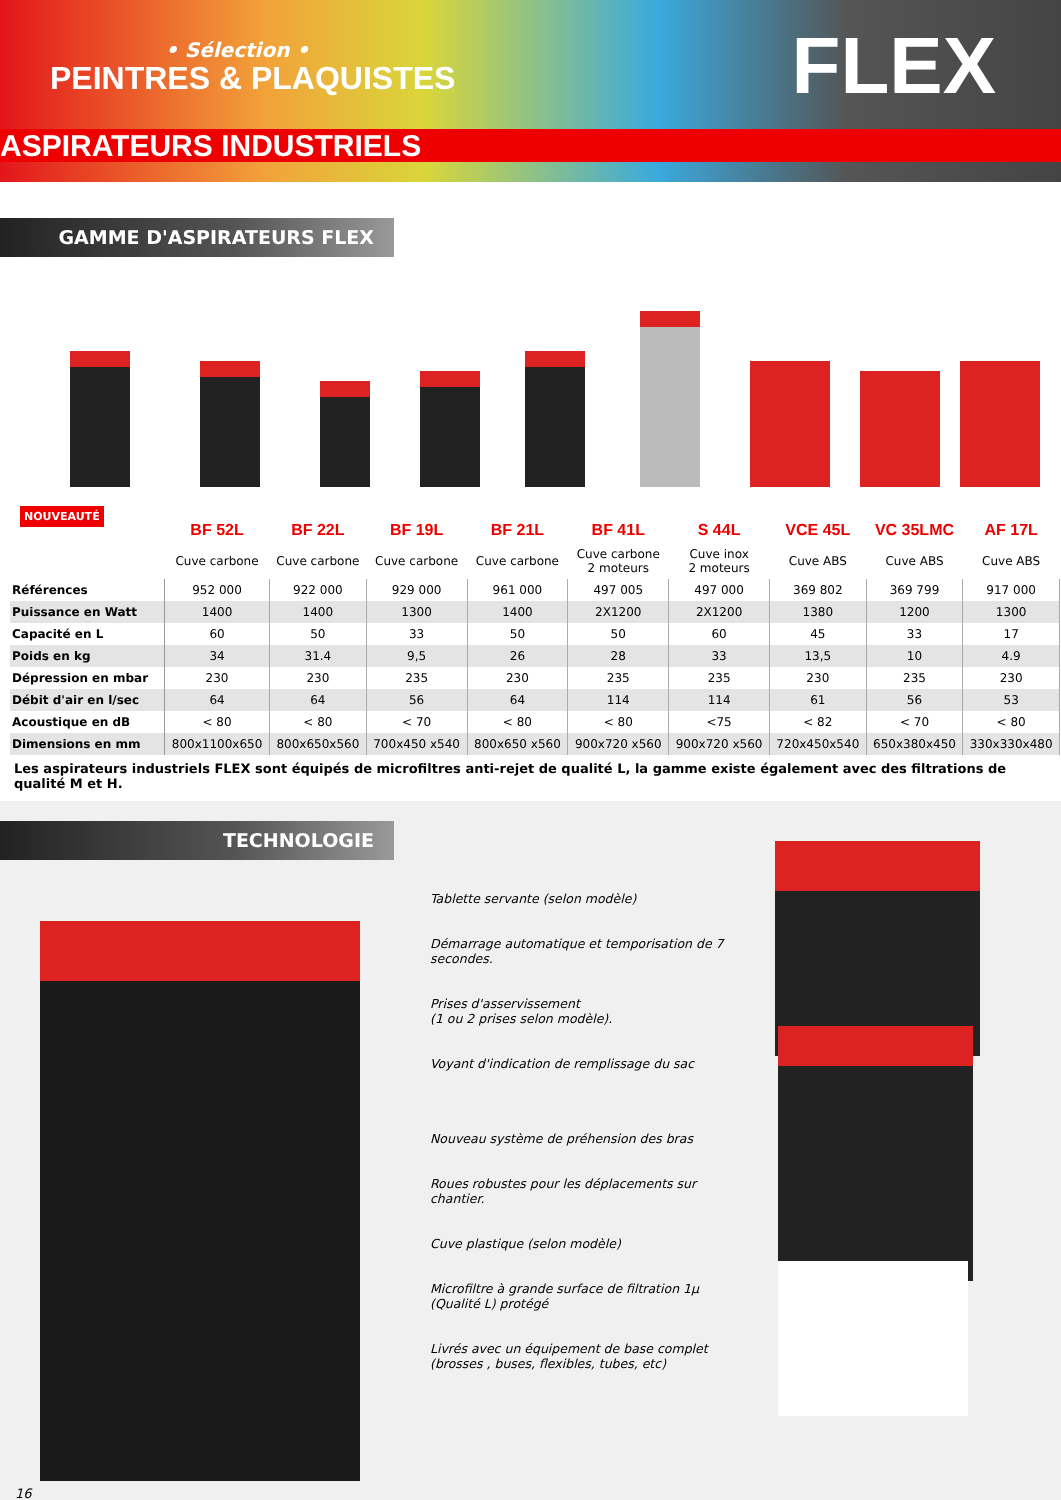• Sélection •
PEINTRES & PLAQUISTES FLEX
ASPIRATEURS INDUSTRIELS
GAMME D'ASPIRATEURS FLEX
NOUVEAUTÉ
| | BF 52L | BF 22L | BF 19L | BF 21L | BF 41L | S 44L | VCE 45L | VC 35LMC | AF 17L |
| --- | --- | --- | --- | --- | --- | --- | --- | --- | --- |
| | Cuve carbone | Cuve carbone | Cuve carbone | Cuve carbone | Cuve carbone 2 moteurs | Cuve inox 2 moteurs | Cuve ABS | Cuve ABS | Cuve ABS |
| Références | 952 000 | 922 000 | 929 000 | 961 000 | 497 005 | 497 000 | 369 802 | 369 799 | 917 000 |
| Puissance en Watt | 1400 | 1400 | 1300 | 1400 | 2X1200 | 2X1200 | 1380 | 1200 | 1300 |
| Capacité en L | 60 | 50 | 33 | 50 | 50 | 60 | 45 | 33 | 17 |
| Poids en kg | 34 | 31.4 | 9,5 | 26 | 28 | 33 | 13,5 | 10 | 4.9 |
| Dépression en mbar | 230 | 230 | 235 | 230 | 235 | 235 | 230 | 235 | 230 |
| Débit d'air en l/sec | 64 | 64 | 56 | 64 | 114 | 114 | 61 | 56 | 53 |
| Acoustique en dB | < 80 | < 80 | < 70 | < 80 | < 80 | <75 | < 82 | < 70 | < 80 |
| Dimensions en mm | 800x1100x650 | 800x650x560 | 700x450 x540 | 800x650 x560 | 900x720 x560 | 900x720 x560 | 720x450x540 | 650x380x450 | 330x330x480 |
Les aspirateurs industriels FLEX sont équipés de microfiltres anti-rejet de qualité L, la gamme existe également avec des filtrations de qualité M et H.
TECHNOLOGIE
Tablette servante (selon modèle)
Démarrage automatique et temporisation de 7 secondes.
Prises d'asservissement
(1 ou 2 prises selon modèle).
Voyant d'indication de remplissage du sac
Nouveau système de préhension des bras
Roues robustes pour les déplacements sur chantier.
Cuve plastique (selon modèle)
Microfiltre à grande surface de filtration 1µ (Qualité L) protégé
Livrés avec un équipement de base complet (brosses , buses, flexibles, tubes, etc)
16